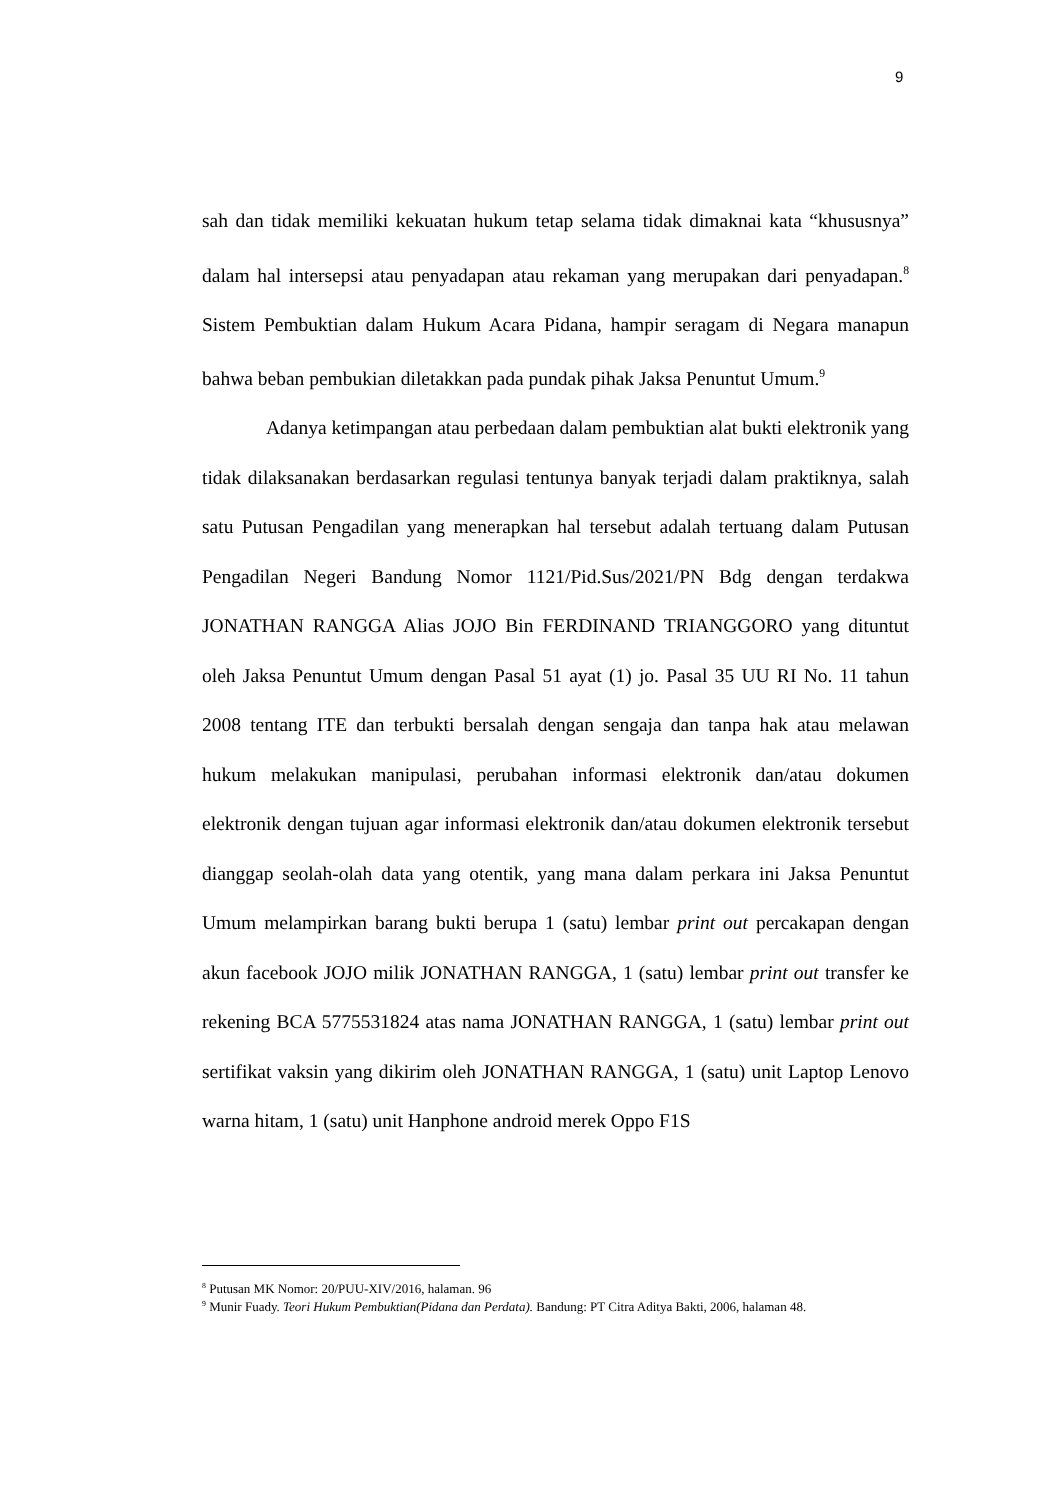9
sah dan tidak memiliki kekuatan hukum tetap selama tidak dimaknai kata “khususnya” dalam hal intersepsi atau penyadapan atau rekaman yang merupakan dari penyadapan.<sup>8</sup> Sistem Pembuktian dalam Hukum Acara Pidana, hampir seragam di Negara manapun bahwa beban pembukian diletakkan pada pundak pihak Jaksa Penuntut Umum.<sup>9</sup>
Adanya ketimpangan atau perbedaan dalam pembuktian alat bukti elektronik yang tidak dilaksanakan berdasarkan regulasi tentunya banyak terjadi dalam praktiknya, salah satu Putusan Pengadilan yang menerapkan hal tersebut adalah tertuang dalam Putusan Pengadilan Negeri Bandung Nomor 1121/Pid.Sus/2021/PN Bdg dengan terdakwa JONATHAN RANGGA Alias JOJO Bin FERDINAND TRIANGGORO yang dituntut oleh Jaksa Penuntut Umum dengan Pasal 51 ayat (1) jo. Pasal 35 UU RI No. 11 tahun 2008 tentang ITE dan terbukti bersalah dengan sengaja dan tanpa hak atau melawan hukum melakukan manipulasi, perubahan informasi elektronik dan/atau dokumen elektronik dengan tujuan agar informasi elektronik dan/atau dokumen elektronik tersebut dianggap seolah-olah data yang otentik, yang mana dalam perkara ini Jaksa Penuntut Umum melampirkan barang bukti berupa 1 (satu) lembar print out percakapan dengan akun facebook JOJO milik JONATHAN RANGGA, 1 (satu) lembar print out transfer ke rekening BCA 5775531824 atas nama JONATHAN RANGGA, 1 (satu) lembar print out sertifikat vaksin yang dikirim oleh JONATHAN RANGGA, 1 (satu) unit Laptop Lenovo warna hitam, 1 (satu) unit Hanphone android merek Oppo F1S
<sup>8</sup> Putusan MK Nomor: 20/PUU-XIV/2016, halaman. 96
<sup>9</sup> Munir Fuady. Teori Hukum Pembuktian(Pidana dan Perdata). Bandung: PT Citra Aditya Bakti, 2006, halaman 48.